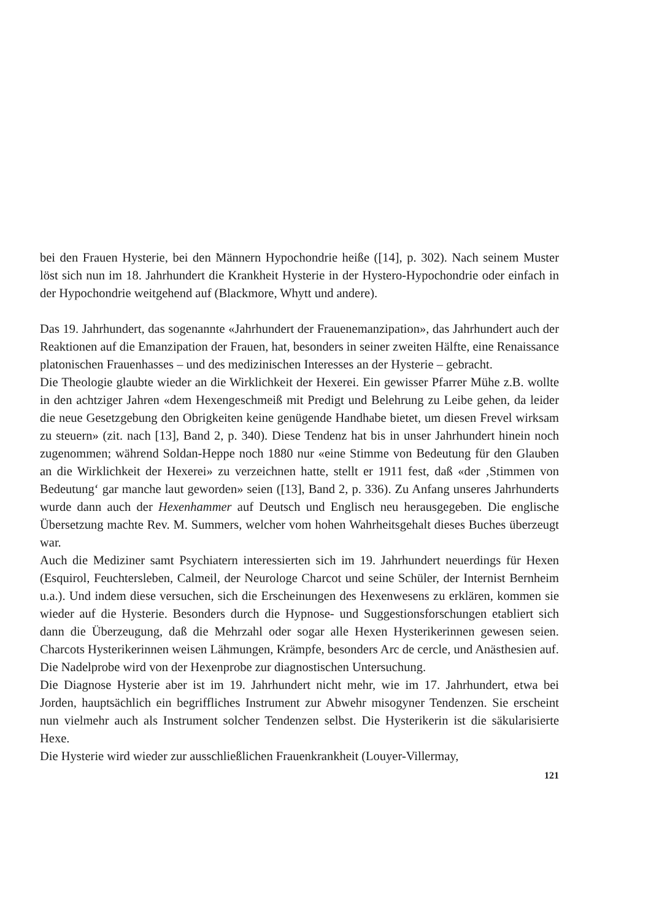bei den Frauen Hysterie, bei den Männern Hypochondrie heiße ([14], p. 302). Nach seinem Muster löst sich nun im 18. Jahrhundert die Krankheit Hysterie in der Hystero-Hypochondrie oder einfach in der Hypochondrie weitgehend auf (Blackmore, Whytt und andere).
Das 19. Jahrhundert, das sogenannte «Jahrhundert der Frauenemanzipation», das Jahrhundert auch der Reaktionen auf die Emanzipation der Frauen, hat, besonders in seiner zweiten Hälfte, eine Renaissance platonischen Frauenhasses – und des medizinischen Interesses an der Hysterie – gebracht.
Die Theologie glaubte wieder an die Wirklichkeit der Hexerei. Ein gewisser Pfarrer Mühe z.B. wollte in den achtziger Jahren «dem Hexengeschmeiß mit Predigt und Belehrung zu Leibe gehen, da leider die neue Gesetzgebung den Obrigkeiten keine genügende Handhabe bietet, um diesen Frevel wirksam zu steuern» (zit. nach [13], Band 2, p. 340). Diese Tendenz hat bis in unser Jahrhundert hinein noch zugenommen; während Soldan-Heppe noch 1880 nur «eine Stimme von Bedeutung für den Glauben an die Wirklichkeit der Hexerei» zu verzeichnen hatte, stellt er 1911 fest, daß «der ‚Stimmen von Bedeutung‘ gar manche laut geworden» seien ([13], Band 2, p. 336). Zu Anfang unseres Jahrhunderts wurde dann auch der Hexenhammer auf Deutsch und Englisch neu herausgegeben. Die englische Übersetzung machte Rev. M. Summers, welcher vom hohen Wahrheitsgehalt dieses Buches überzeugt war.
Auch die Mediziner samt Psychiatern interessierten sich im 19. Jahrhundert neuerdings für Hexen (Esquirol, Feuchtersleben, Calmeil, der Neurologe Charcot und seine Schüler, der Internist Bernheim u.a.). Und indem diese versuchen, sich die Erscheinungen des Hexenwesens zu erklären, kommen sie wieder auf die Hysterie. Besonders durch die Hypnose- und Suggestionsforschungen etabliert sich dann die Überzeugung, daß die Mehrzahl oder sogar alle Hexen Hysterikerinnen gewesen seien. Charcots Hysterikerinnen weisen Lähmungen, Krämpfe, besonders Arc de cercle, und Anästhesien auf. Die Nadelprobe wird von der Hexenprobe zur diagnostischen Untersuchung.
Die Diagnose Hysterie aber ist im 19. Jahrhundert nicht mehr, wie im 17. Jahrhundert, etwa bei Jorden, hauptsächlich ein begriffliches Instrument zur Abwehr misogyner Tendenzen. Sie erscheint nun vielmehr auch als Instrument solcher Tendenzen selbst. Die Hysterikerin ist die säkularisierte Hexe.
Die Hysterie wird wieder zur ausschließlichen Frauenkrankheit (Louyer-Villermay,
121